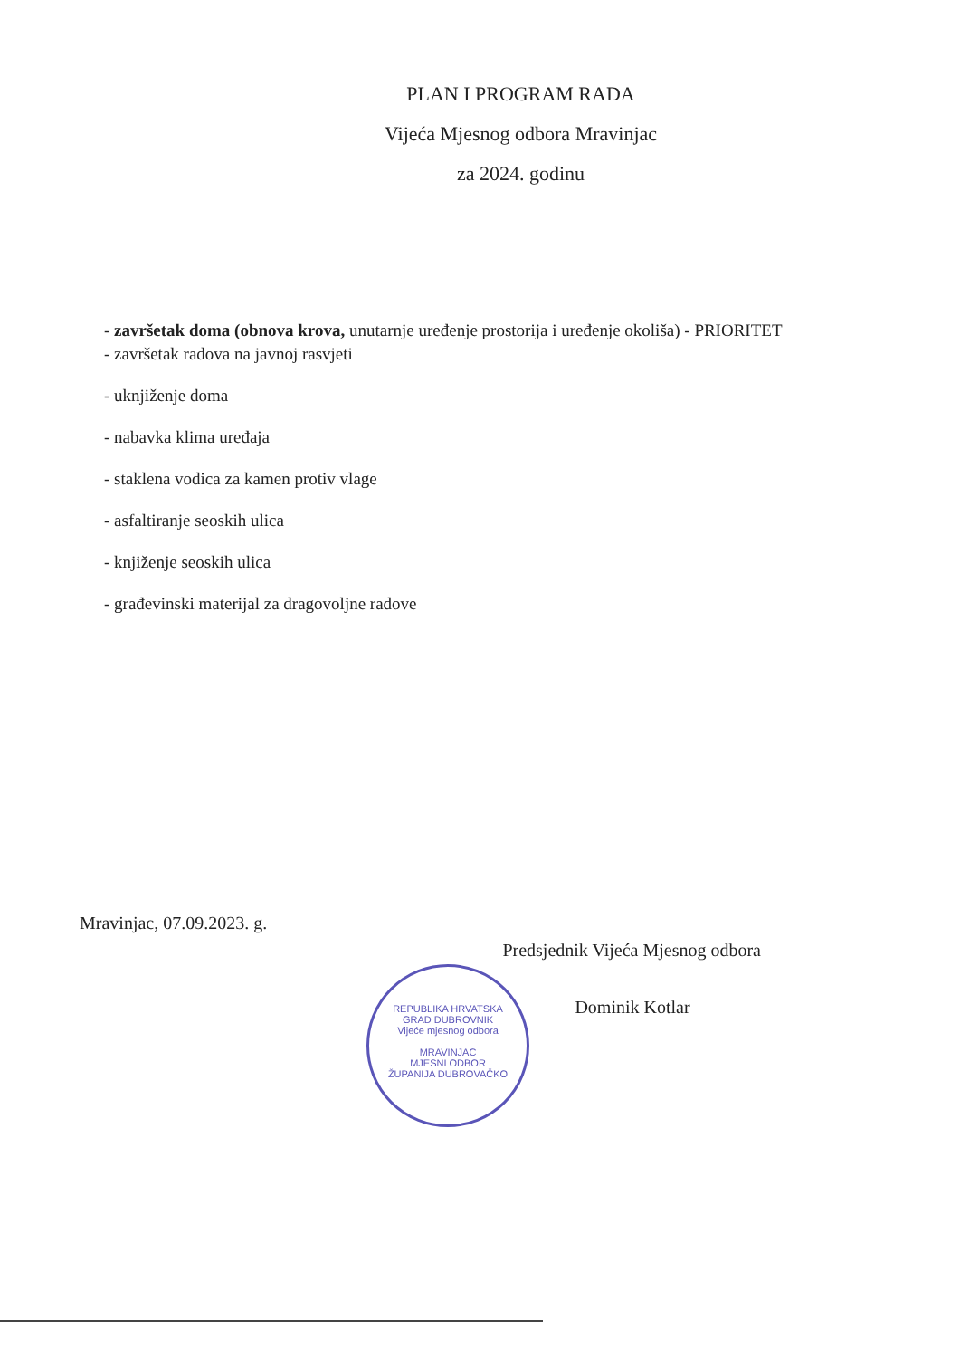PLAN I PROGRAM RADA
Vijeća Mjesnog odbora Mravinjac
za 2024. godinu
- završetak doma (obnova krova, unutarnje uređenje prostorija i uređenje okoliša) - PRIORITET
- završetak radova na javnoj rasvjeti
- uknjiženje doma
- nabavka klima uređaja
- staklena vodica za kamen protiv vlage
- asfaltiranje seoskih ulica
- knjiženje seoskih ulica
- građevinski materijal za dragovoljne radove
Mravinjac, 07.09.2023. g.
Predsjednik Vijeća Mjesnog odbora
Dominik Kotlar
REPUBLIKA HRVATSKA
GRAD DUBROVNIK
Vijeće mjesnog odbora
MRAVINJAC
MJESNI ODBOR
ŽUPANIJA DUBROVAČKO